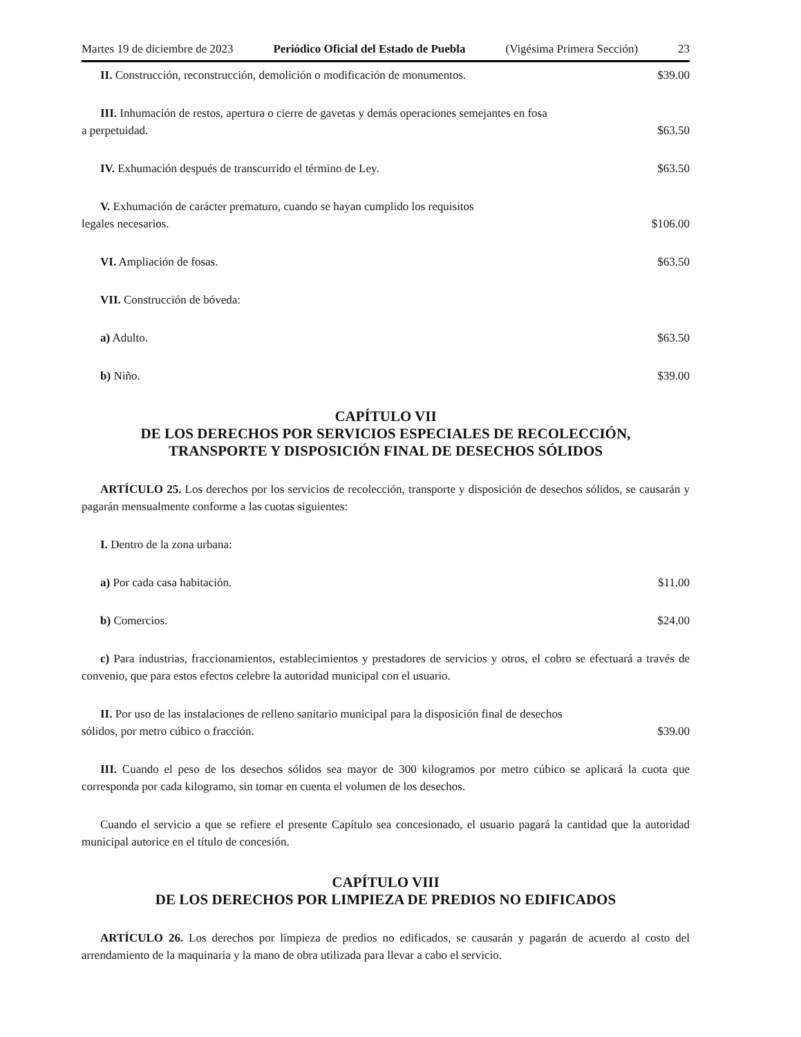Martes 19 de diciembre de 2023 Periódico Oficial del Estado de Puebla (Vigésima Primera Sección) 23
II. Construcción, reconstrucción, demolición o modificación de monumentos. $39.00
III. Inhumación de restos, apertura o cierre de gavetas y demás operaciones semejantes en fosa
a perpetuidad. $63.50
IV. Exhumación después de transcurrido el término de Ley. $63.50
V. Exhumación de carácter prematuro, cuando se hayan cumplido los requisitos
legales necesarios. $106.00
VI. Ampliación de fosas. $63.50
VII. Construcción de bóveda:
a) Adulto. $63.50
b) Niño. $39.00
CAPÍTULO VII
DE LOS DERECHOS POR SERVICIOS ESPECIALES DE RECOLECCIÓN,
TRANSPORTE Y DISPOSICIÓN FINAL DE DESECHOS SÓLIDOS
ARTÍCULO 25. Los derechos por los servicios de recolección, transporte y disposición de desechos sólidos, se causarán y pagarán mensualmente conforme a las cuotas siguientes:
I. Dentro de la zona urbana:
a) Por cada casa habitación. $11.00
b) Comercios. $24.00
c) Para industrias, fraccionamientos, establecimientos y prestadores de servicios y otros, el cobro se efectuará a través de convenio, que para estos efectos celebre la autoridad municipal con el usuario.
II. Por uso de las instalaciones de relleno sanitario municipal para la disposición final de desechos
sólidos, por metro cúbico o fracción. $39.00
III. Cuando el peso de los desechos sólidos sea mayor de 300 kilogramos por metro cúbico se aplicará la cuota que corresponda por cada kilogramo, sin tomar en cuenta el volumen de los desechos.
Cuando el servicio a que se refiere el presente Capítulo sea concesionado, el usuario pagará la cantidad que la autoridad municipal autorice en el título de concesión.
CAPÍTULO VIII
DE LOS DERECHOS POR LIMPIEZA DE PREDIOS NO EDIFICADOS
ARTÍCULO 26. Los derechos por limpieza de predios no edificados, se causarán y pagarán de acuerdo al costo del arrendamiento de la maquinaria y la mano de obra utilizada para llevar a cabo el servicio.